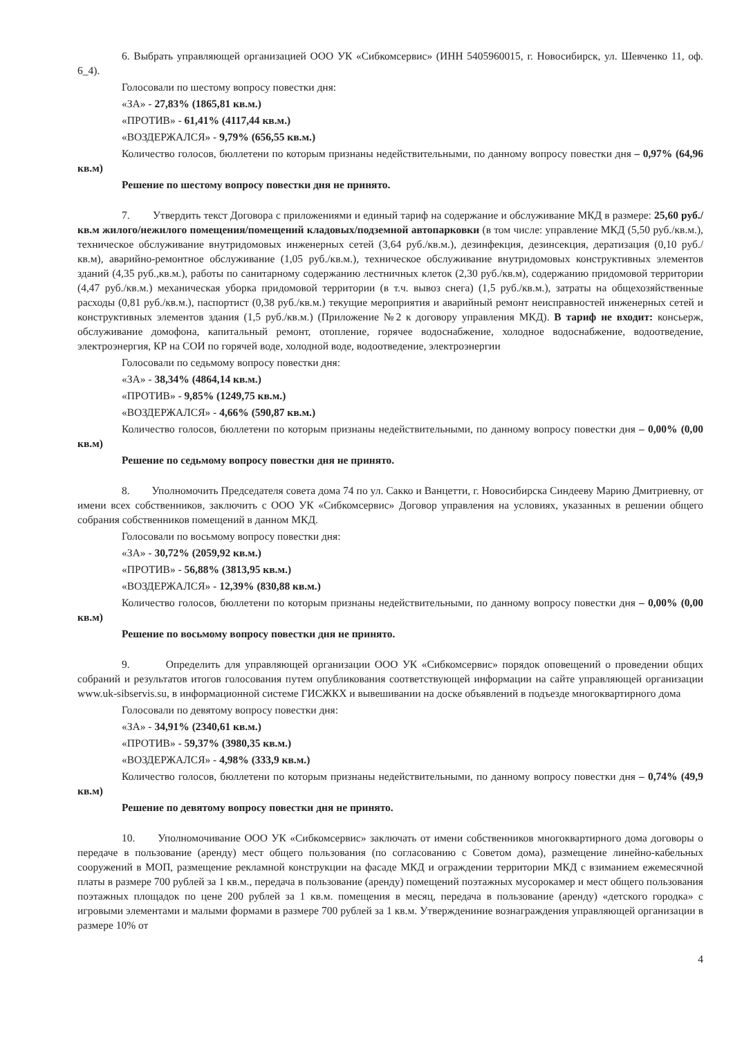6. Выбрать управляющей организацией ООО УК «Сибкомсервис» (ИНН 5405960015, г. Новосибирск, ул. Шевченко 11, оф. 6_4).
Голосовали по шестому вопросу повестки дня:
«ЗА» - 27,83% (1865,81 кв.м.)
«ПРОТИВ» - 61,41% (4117,44 кв.м.)
«ВОЗДЕРЖАЛСЯ» - 9,79% (656,55 кв.м.)
Количество голосов, бюллетени по которым признаны недействительными, по данному вопросу повестки дня – 0,97% (64,96 кв.м)
Решение по шестому вопросу повестки дня не принято.
7. Утвердить текст Договора с приложениями и единый тариф на содержание и обслуживание МКД в размере: 25,60 руб./кв.м жилого/нежилого помещения/помещений кладовых/подземной автопарковки (в том числе: управление МКД (5,50 руб./кв.м.), техническое обслуживание внутридомовых инженерных сетей (3,64 руб./кв.м.), дезинфекция, дезинсекция, дератизация (0,10 руб./кв.м), аварийно-ремонтное обслуживание (1,05 руб./кв.м.), техническое обслуживание внутридомовых конструктивных элементов зданий (4,35 руб.,кв.м.), работы по санитарному содержанию лестничных клеток (2,30 руб./кв.м), содержанию придомовой территории (4,47 руб./кв.м.) механическая уборка придомовой территории (в т.ч. вывоз снега) (1,5 руб./кв.м.), затраты на общехозяйственные расходы (0,81 руб./кв.м.), паспортист (0,38 руб./кв.м.) текущие мероприятия и аварийный ремонт неисправностей инженерных сетей и конструктивных элементов здания (1,5 руб./кв.м.) (Приложение №2 к договору управления МКД). В тариф не входит: консьерж, обслуживание домофона, капитальный ремонт, отопление, горячее водоснабжение, холодное водоснабжение, водоотведение, электроэнергия, КР на СОИ по горячей воде, холодной воде, водоотведение, электроэнергии
Голосовали по седьмому вопросу повестки дня:
«ЗА» - 38,34% (4864,14 кв.м.)
«ПРОТИВ» - 9,85% (1249,75 кв.м.)
«ВОЗДЕРЖАЛСЯ» - 4,66% (590,87 кв.м.)
Количество голосов, бюллетени по которым признаны недействительными, по данному вопросу повестки дня – 0,00% (0,00 кв.м)
Решение по седьмому вопросу повестки дня не принято.
8. Уполномочить Председателя совета дома 74 по ул. Сакко и Ванцетти, г. Новосибирска Синдееву Марию Дмитриевну, от имени всех собственников, заключить с ООО УК «Сибкомсервис» Договор управления на условиях, указанных в решении общего собрания собственников помещений в данном МКД.
Голосовали по восьмому вопросу повестки дня:
«ЗА» - 30,72% (2059,92 кв.м.)
«ПРОТИВ» - 56,88% (3813,95 кв.м.)
«ВОЗДЕРЖАЛСЯ» - 12,39% (830,88 кв.м.)
Количество голосов, бюллетени по которым признаны недействительными, по данному вопросу повестки дня – 0,00% (0,00 кв.м)
Решение по восьмому вопросу повестки дня не принято.
9. Определить для управляющей организации ООО УК «Сибкомсервис» порядок оповещений о проведении общих собраний и результатов итогов голосования путем опубликования соответствующей информации на сайте управляющей организации www.uk-sibservis.su, в информационной системе ГИСЖКХ и вывешивании на доске объявлений в подъезде многоквартирного дома
Голосовали по девятому вопросу повестки дня:
«ЗА» - 34,91% (2340,61 кв.м.)
«ПРОТИВ» - 59,37% (3980,35 кв.м.)
«ВОЗДЕРЖАЛСЯ» - 4,98% (333,9 кв.м.)
Количество голосов, бюллетени по которым признаны недействительными, по данному вопросу повестки дня – 0,74% (49,9 кв.м)
Решение по девятому вопросу повестки дня не принято.
10. Уполномочивание ООО УК «Сибкомсервис» заключать от имени собственников многоквартирного дома договоры о передаче в пользование (аренду) мест общего пользования (по согласованию с Советом дома), размещение линейно-кабельных сооружений в МОП, размещение рекламной конструкции на фасаде МКД и ограждении территории МКД с взиманием ежемесячной платы в размере 700 рублей за 1 кв.м., передача в пользование (аренду) помещений поэтажных мусорокамер и мест общего пользования поэтажных площадок по цене 200 рублей за 1 кв.м. помещения в месяц, передача в пользование (аренду) «детского городка» с игровыми элементами и малыми формами в размере 700 рублей за 1 кв.м. Утверждениние вознаграждения управляющей организации в размере 10% от
4